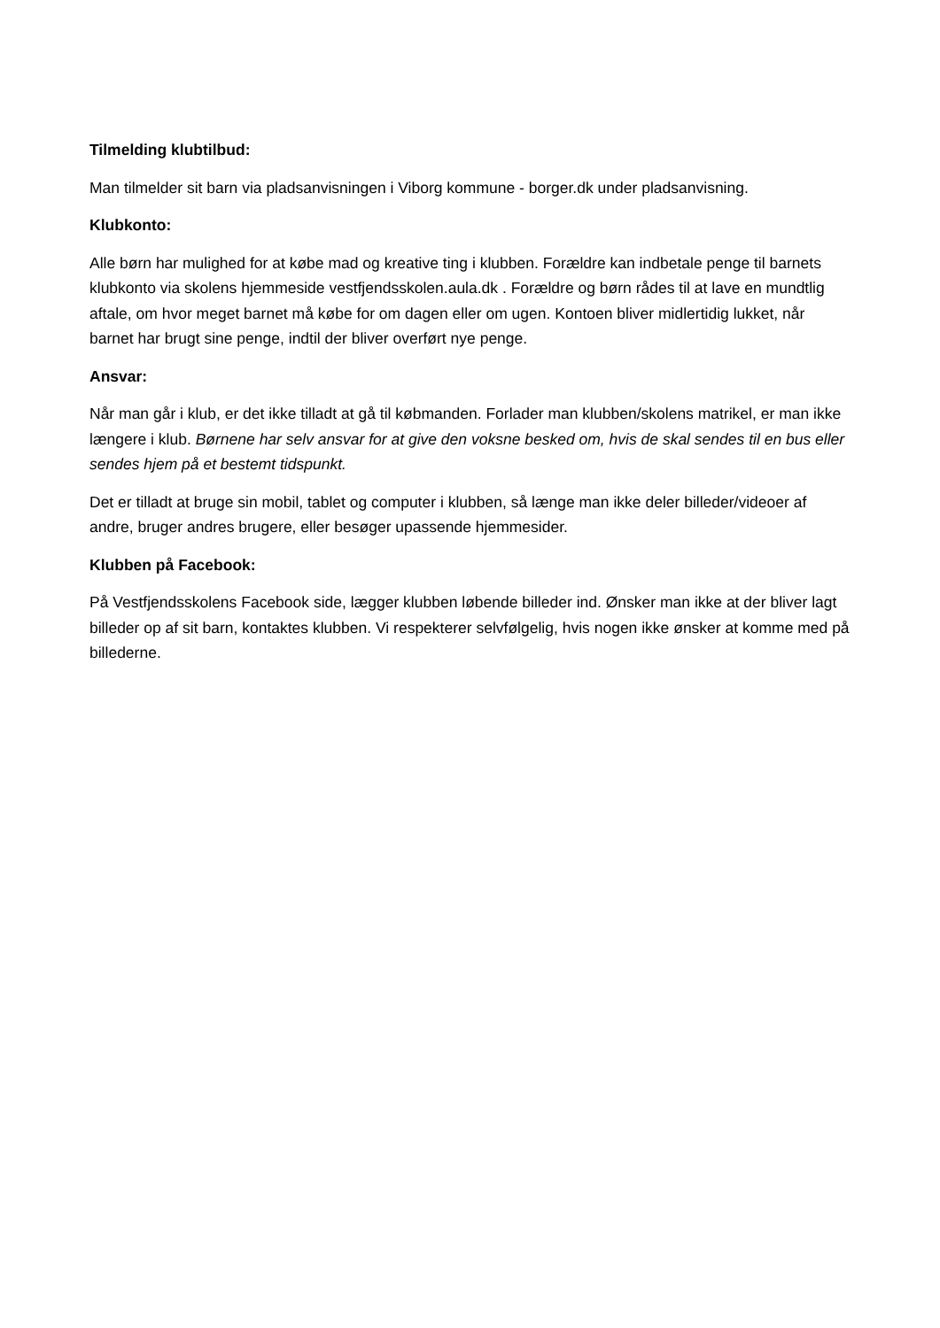Tilmelding klubtilbud:
Man tilmelder sit barn via pladsanvisningen i Viborg kommune - borger.dk under pladsanvisning.
Klubkonto:
Alle børn har mulighed for at købe mad og kreative ting i klubben. Forældre kan indbetale penge til barnets klubkonto via skolens hjemmeside vestfjendsskolen.aula.dk . Forældre og børn rådes til at lave en mundtlig aftale, om hvor meget barnet må købe for om dagen eller om ugen. Kontoen bliver midlertidig lukket, når barnet har brugt sine penge, indtil der bliver overført nye penge.
Ansvar:
Når man går i klub, er det ikke tilladt at gå til købmanden. Forlader man klubben/skolens matrikel, er man ikke længere i klub. Børnene har selv ansvar for at give den voksne besked om, hvis de skal sendes til en bus eller sendes hjem på et bestemt tidspunkt.
Det er tilladt at bruge sin mobil, tablet og computer i klubben, så længe man ikke deler billeder/videoer af andre, bruger andres brugere, eller besøger upassende hjemmesider.
Klubben på Facebook:
På Vestfjendsskolens Facebook side, lægger klubben løbende billeder ind. Ønsker man ikke at der bliver lagt billeder op af sit barn, kontaktes klubben. Vi respekterer selvfølgelig, hvis nogen ikke ønsker at komme med på billederne.